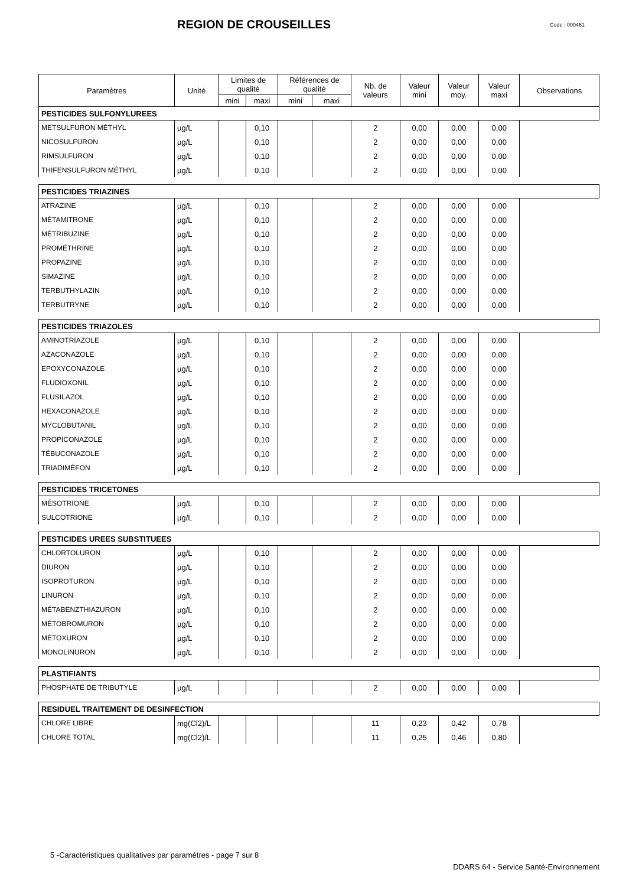REGION DE CROUSEILLES
Code : 000461
| Paramètres | Unité | Limites de qualité | | Références de qualité | | Nb. de valeurs | Valeur mini | Valeur moy. | Valeur maxi | Observations |
| --- | --- | --- | --- | --- | --- | --- | --- | --- | --- | --- |
| | | mini | maxi | mini | maxi | | | | | |
| PESTICIDES SULFONYLUREES | | | | | | | | | | |
| METSULFURON MÉTHYL | µg/L | | 0,10 | | | 2 | 0,00 | 0,00 | 0,00 | |
| NICOSULFURON | µg/L | | 0,10 | | | 2 | 0,00 | 0,00 | 0,00 | |
| RIMSULFURON | µg/L | | 0,10 | | | 2 | 0,00 | 0,00 | 0,00 | |
| THIFENSULFURON MÉTHYL | µg/L | | 0,10 | | | 2 | 0,00 | 0,00 | 0,00 | |
| PESTICIDES TRIAZINES | | | | | | | | | | |
| ATRAZINE | µg/L | | 0,10 | | | 2 | 0,00 | 0,00 | 0,00 | |
| MÉTAMITRONE | µg/L | | 0,10 | | | 2 | 0,00 | 0,00 | 0,00 | |
| MÉTRIBUZINE | µg/L | | 0,10 | | | 2 | 0,00 | 0,00 | 0,00 | |
| PROMÉTHRINE | µg/L | | 0,10 | | | 2 | 0,00 | 0,00 | 0,00 | |
| PROPAZINE | µg/L | | 0,10 | | | 2 | 0,00 | 0,00 | 0,00 | |
| SIMAZINE | µg/L | | 0,10 | | | 2 | 0,00 | 0,00 | 0,00 | |
| TERBUTHYLAZIN | µg/L | | 0,10 | | | 2 | 0,00 | 0,00 | 0,00 | |
| TERBUTRYNE | µg/L | | 0,10 | | | 2 | 0,00 | 0,00 | 0,00 | |
| PESTICIDES TRIAZOLES | | | | | | | | | | |
| AMINOTRIAZOLE | µg/L | | 0,10 | | | 2 | 0,00 | 0,00 | 0,00 | |
| AZACONAZOLE | µg/L | | 0,10 | | | 2 | 0,00 | 0,00 | 0,00 | |
| EPOXYCONAZOLE | µg/L | | 0,10 | | | 2 | 0,00 | 0,00 | 0,00 | |
| FLUDIOXONIL | µg/L | | 0,10 | | | 2 | 0,00 | 0,00 | 0,00 | |
| FLUSILAZOL | µg/L | | 0,10 | | | 2 | 0,00 | 0,00 | 0,00 | |
| HEXACONAZOLE | µg/L | | 0,10 | | | 2 | 0,00 | 0,00 | 0,00 | |
| MYCLOBUTANIL | µg/L | | 0,10 | | | 2 | 0,00 | 0,00 | 0,00 | |
| PROPICONAZOLE | µg/L | | 0,10 | | | 2 | 0,00 | 0,00 | 0,00 | |
| TÉBUCONAZOLE | µg/L | | 0,10 | | | 2 | 0,00 | 0,00 | 0,00 | |
| TRIADIMÉFON | µg/L | | 0,10 | | | 2 | 0,00 | 0,00 | 0,00 | |
| PESTICIDES TRICETONES | | | | | | | | | | |
| MÉSOTRIONE | µg/L | | 0,10 | | | 2 | 0,00 | 0,00 | 0,00 | |
| SULCOTRIONE | µg/L | | 0,10 | | | 2 | 0,00 | 0,00 | 0,00 | |
| PESTICIDES UREES SUBSTITUEES | | | | | | | | | | |
| CHLORTOLURON | µg/L | | 0,10 | | | 2 | 0,00 | 0,00 | 0,00 | |
| DIURON | µg/L | | 0,10 | | | 2 | 0,00 | 0,00 | 0,00 | |
| ISOPROTURON | µg/L | | 0,10 | | | 2 | 0,00 | 0,00 | 0,00 | |
| LINURON | µg/L | | 0,10 | | | 2 | 0,00 | 0,00 | 0,00 | |
| MÉTABENZTHIAZURON | µg/L | | 0,10 | | | 2 | 0,00 | 0,00 | 0,00 | |
| MÉTOBROMURON | µg/L | | 0,10 | | | 2 | 0,00 | 0,00 | 0,00 | |
| MÉTOXURON | µg/L | | 0,10 | | | 2 | 0,00 | 0,00 | 0,00 | |
| MONOLINURON | µg/L | | 0,10 | | | 2 | 0,00 | 0,00 | 0,00 | |
| PLASTIFIANTS | | | | | | | | | | |
| PHOSPHATE DE TRIBUTYLE | µg/L | | | | | 2 | 0,00 | 0,00 | 0,00 | |
| RESIDUEL TRAITEMENT DE DESINFECTION | | | | | | | | | | |
| CHLORE LIBRE | mg(Cl2)/L | | | | | 11 | 0,23 | 0,42 | 0,78 | |
| CHLORE TOTAL | mg(Cl2)/L | | | | | 11 | 0,25 | 0,46 | 0,80 | |
5 -Caractéristiques qualitatives par paramètres - page 7 sur 8
DDARS.64 - Service Santé-Environnement